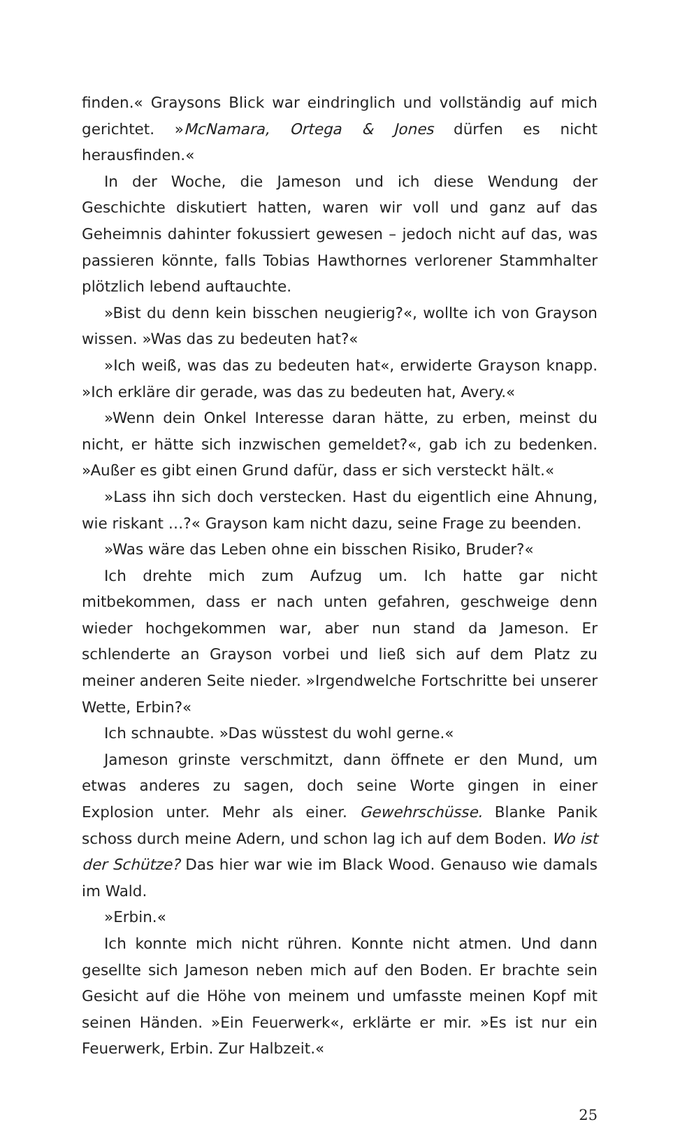finden.« Graysons Blick war eindringlich und vollständig auf mich gerichtet. »McNamara, Ortega & Jones dürfen es nicht herausfinden.«
In der Woche, die Jameson und ich diese Wendung der Geschichte diskutiert hatten, waren wir voll und ganz auf das Geheimnis dahinter fokussiert gewesen – jedoch nicht auf das, was passieren könnte, falls Tobias Hawthornes verlorener Stammhalter plötzlich lebend auftauchte.
»Bist du denn kein bisschen neugierig?«, wollte ich von Grayson wissen. »Was das zu bedeuten hat?«
»Ich weiß, was das zu bedeuten hat«, erwiderte Grayson knapp. »Ich erkläre dir gerade, was das zu bedeuten hat, Avery.«
»Wenn dein Onkel Interesse daran hätte, zu erben, meinst du nicht, er hätte sich inzwischen gemeldet?«, gab ich zu bedenken. »Außer es gibt einen Grund dafür, dass er sich versteckt hält.«
»Lass ihn sich doch verstecken. Hast du eigentlich eine Ahnung, wie riskant …?« Grayson kam nicht dazu, seine Frage zu beenden.
»Was wäre das Leben ohne ein bisschen Risiko, Bruder?«
Ich drehte mich zum Aufzug um. Ich hatte gar nicht mitbekommen, dass er nach unten gefahren, geschweige denn wieder hochgekommen war, aber nun stand da Jameson. Er schlenderte an Grayson vorbei und ließ sich auf dem Platz zu meiner anderen Seite nieder. »Irgendwelche Fortschritte bei unserer Wette, Erbin?«
Ich schnaubte. »Das wüsstest du wohl gerne.«
Jameson grinste verschmitzt, dann öffnete er den Mund, um etwas anderes zu sagen, doch seine Worte gingen in einer Explosion unter. Mehr als einer. Gewehrschüsse. Blanke Panik schoss durch meine Adern, und schon lag ich auf dem Boden. Wo ist der Schütze? Das hier war wie im Black Wood. Genauso wie damals im Wald.
»Erbin.«
Ich konnte mich nicht rühren. Konnte nicht atmen. Und dann gesellte sich Jameson neben mich auf den Boden. Er brachte sein Gesicht auf die Höhe von meinem und umfasste meinen Kopf mit seinen Händen. »Ein Feuerwerk«, erklärte er mir. »Es ist nur ein Feuerwerk, Erbin. Zur Halbzeit.«
25